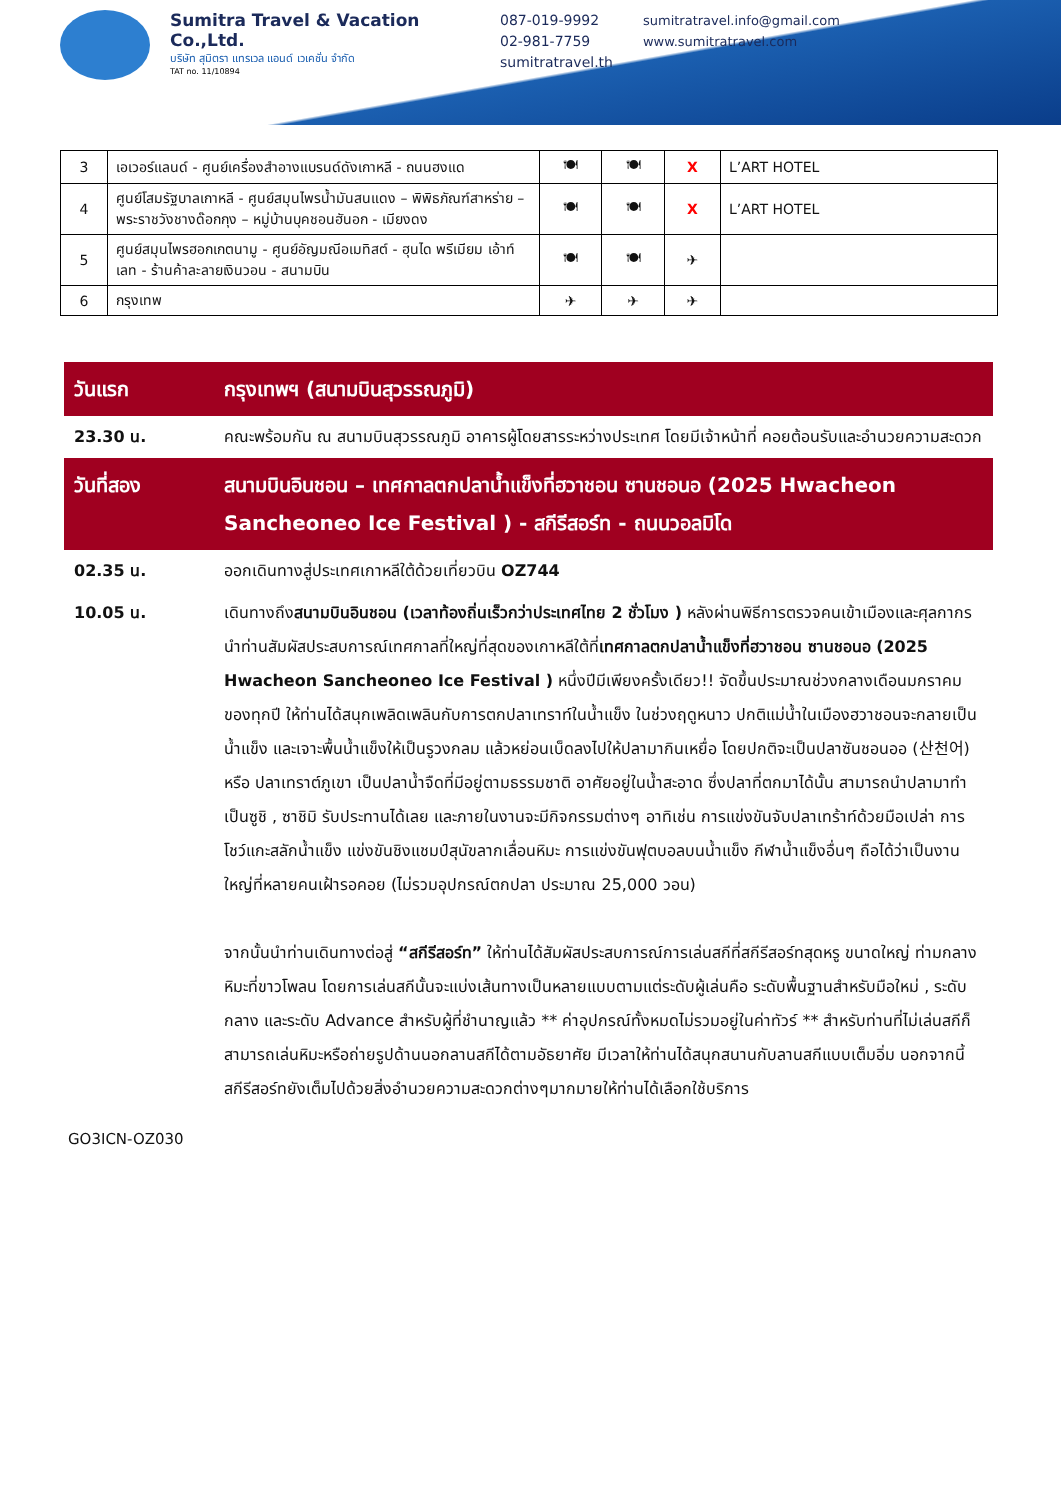Sumitra Travel & Vacation Co.,Ltd.
บริษัท สุมิตรา แทรเวล แอนด์ เวเคชั่น จำกัด
TAT no. 11/10894
087-019-9992
02-981-7759
sumitratravel.th
sumitratravel.info@gmail.com
www.sumitratravel.com
| 3 | เอเวอร์แลนด์ - ศูนย์เครื่องสำอางแบรนด์ดังเกาหลี - ถนนฮงแด | 🍽 | 🍽 | X | L’ART HOTEL |
| 4 | ศูนย์โสมรัฐบาลเกาหลี - ศูนย์สมุนไพรน้ำมันสนแดง – พิพิธภัณฑ์สาหร่าย – พระราชวังชางด๊อกกุง – หมู่บ้านบุคชอนฮันอก - เมียงดง | 🍽 | 🍽 | X | L’ART HOTEL |
| 5 | ศูนย์สมุนไพรฮอกเกตนามู - ศูนย์อัญมณีอเมทิสต์ - ฮุนได พรีเมียม เอ้าท์เลท - ร้านค้าละลายเงินวอน - สนามบิน | 🍽 | 🍽 | ✈ | |
| 6 | กรุงเทพ | ✈ | ✈ | ✈ | |
วันแรก กรุงเทพฯ (สนามบินสุวรรณภูมิ)
23.30 น. คณะพร้อมกัน ณ สนามบินสุวรรณภูมิ อาคารผู้โดยสารระหว่างประเทศ โดยมีเจ้าหน้าที่ คอยต้อนรับและอำนวยความสะดวก
วันที่สอง สนามบินอินชอน – เทศกาลตกปลาน้ำแข็งที่ฮวาชอน ซานชอนอ (2025 Hwacheon Sancheoneo Ice Festival ) - สกีรีสอร์ท - ถนนวอลมิโด
02.35 น. ออกเดินทางสู่ประเทศเกาหลีใต้ด้วยเที่ยวบิน OZ744
10.05 น. เดินทางถึงสนามบินอินชอน (เวลาท้องถิ่นเร็วกว่าประเทศไทย 2 ชั่วโมง ) หลังผ่านพิธีการตรวจคนเข้าเมืองและศุลกากร นำท่านสัมผัสประสบการณ์เทศกาลที่ใหญ่ที่สุดของเกาหลีใต้ที่เทศกาลตกปลาน้ำแข็งที่ฮวาชอน ซานชอนอ (2025 Hwacheon Sancheoneo Ice Festival ) หนึ่งปีมีเพียงครั้งเดียว!! จัดขึ้นประมาณช่วงกลางเดือนมกราคมของทุกปี ให้ท่านได้สนุกเพลิดเพลินกับการตกปลาเทราท์ในน้ำแข็ง ในช่วงฤดูหนาว ปกติแม่น้ำในเมืองฮวาชอนจะกลายเป็นน้ำแข็ง และเจาะพื้นน้ำแข็งให้เป็นรูวงกลม แล้วหย่อนเบ็ดลงไปให้ปลามากินเหยื่อ โดยปกติจะเป็นปลาซันชอนออ (산천어) หรือ ปลาเทราต์ภูเขา เป็นปลาน้ำจืดที่มีอยู่ตามธรรมชาติ อาศัยอยู่ในน้ำสะอาด ซึ่งปลาที่ตกมาได้นั้น สามารถนำปลามาทำเป็นซูชิ , ซาชิมิ รับประทานได้เลย และภายในงานจะมีกิจกรรมต่างๆ อาทิเช่น การแข่งขันจับปลาเทร้าท์ด้วยมือเปล่า การโชว์แกะสลักน้ำแข็ง แข่งขันชิงแชมป์สุนัขลากเลื่อนหิมะ การแข่งขันฟุตบอลบนน้ำแข็ง กีฬาน้ำแข็งอื่นๆ ถือได้ว่าเป็นงานใหญ่ที่หลายคนเฝ้ารอคอย (ไม่รวมอุปกรณ์ตกปลา ประมาณ 25,000 วอน)
จากนั้นนำท่านเดินทางต่อสู่ “สกีรีสอร์ท” ให้ท่านได้สัมผัสประสบการณ์การเล่นสกีที่สกีรีสอร์ทสุดหรู ขนาดใหญ่ ท่ามกลางหิมะที่ขาวโพลน โดยการเล่นสกีนั้นจะแบ่งเส้นทางเป็นหลายแบบตามแต่ระดับผู้เล่นคือ ระดับพื้นฐานสำหรับมือใหม่ , ระดับกลาง และระดับ Advance สำหรับผู้ที่ชำนาญแล้ว ** ค่าอุปกรณ์ทั้งหมดไม่รวมอยู่ในค่าทัวร์ ** สำหรับท่านที่ไม่เล่นสกีก็สามารถเล่นหิมะหรือถ่ายรูปด้านนอกลานสกีได้ตามอัธยาศัย มีเวลาให้ท่านได้สนุกสนานกับลานสกีแบบเต็มอิ่ม นอกจากนี้สกีรีสอร์ทยังเต็มไปด้วยสิ่งอำนวยความสะดวกต่างๆมากมายให้ท่านได้เลือกใช้บริการ
GO3ICN-OZ030